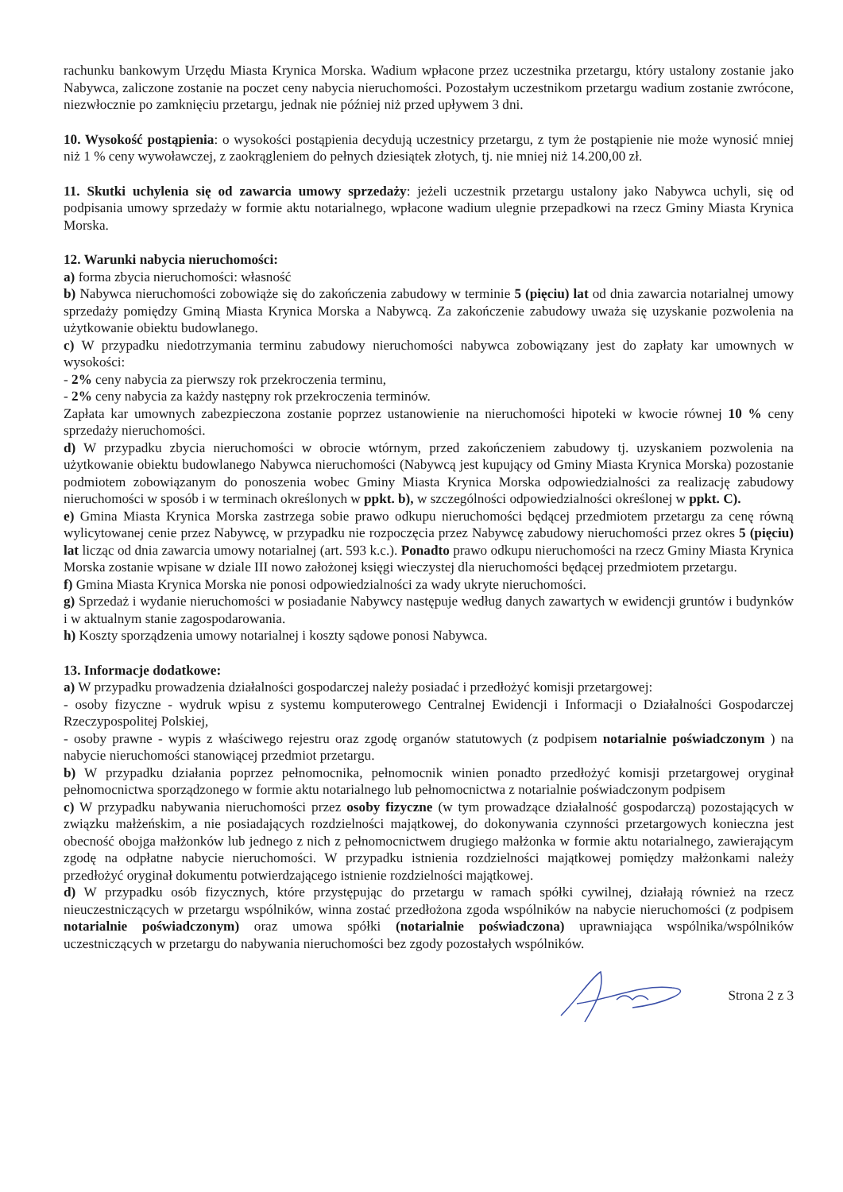rachunku bankowym Urzędu Miasta Krynica Morska. Wadium wpłacone przez uczestnika przetargu, który ustalony zostanie jako Nabywca, zaliczone zostanie na poczet ceny nabycia nieruchomości. Pozostałym uczestnikom przetargu wadium zostanie zwrócone, niezwłocznie po zamknięciu przetargu, jednak nie później niż przed upływem 3 dni.
10. Wysokość postąpienia: o wysokości postąpienia decydują uczestnicy przetargu, z tym że postąpienie nie może wynosić mniej niż 1 % ceny wywoławczej, z zaokrągleniem do pełnych dziesiątek złotych, tj. nie mniej niż 14.200,00 zł.
11. Skutki uchylenia się od zawarcia umowy sprzedaży: jeżeli uczestnik przetargu ustalony jako Nabywca uchyli, się od podpisania umowy sprzedaży w formie aktu notarialnego, wpłacone wadium ulegnie przepadkowi na rzecz Gminy Miasta Krynica Morska.
12. Warunki nabycia nieruchomości:
a) forma zbycia nieruchomości: własność
b) Nabywca nieruchomości zobowiąże się do zakończenia zabudowy w terminie 5 (pięciu) lat od dnia zawarcia notarialnej umowy sprzedaży pomiędzy Gminą Miasta Krynica Morska a Nabywcą. Za zakończenie zabudowy uważa się uzyskanie pozwolenia na użytkowanie obiektu budowlanego.
c) W przypadku niedotrzymania terminu zabudowy nieruchomości nabywca zobowiązany jest do zapłaty kar umownych w wysokości:
- 2% ceny nabycia za pierwszy rok przekroczenia terminu,
- 2% ceny nabycia za każdy następny rok przekroczenia terminów.
Zapłata kar umownych zabezpieczona zostanie poprzez ustanowienie na nieruchomości hipoteki w kwocie równej 10 % ceny sprzedaży nieruchomości.
d) W przypadku zbycia nieruchomości w obrocie wtórnym, przed zakończeniem zabudowy tj. uzyskaniem pozwolenia na użytkowanie obiektu budowlanego Nabywca nieruchomości (Nabywcą jest kupujący od Gminy Miasta Krynica Morska) pozostanie podmiotem zobowiązanym do ponoszenia wobec Gminy Miasta Krynica Morska odpowiedzialności za realizację zabudowy nieruchomości w sposób i w terminach określonych w ppkt. b), w szczególności odpowiedzialności określonej w ppkt. C).
e) Gmina Miasta Krynica Morska zastrzega sobie prawo odkupu nieruchomości będącej przedmiotem przetargu za cenę równą wylicytowanej cenie przez Nabywcę, w przypadku nie rozpoczęcia przez Nabywcę zabudowy nieruchomości przez okres 5 (pięciu) lat licząc od dnia zawarcia umowy notarialnej (art. 593 k.c.). Ponadto prawo odkupu nieruchomości na rzecz Gminy Miasta Krynica Morska zostanie wpisane w dziale III nowo założonej księgi wieczystej dla nieruchomości będącej przedmiotem przetargu.
f) Gmina Miasta Krynica Morska nie ponosi odpowiedzialności za wady ukryte nieruchomości.
g) Sprzedaż i wydanie nieruchomości w posiadanie Nabywcy następuje według danych zawartych w ewidencji gruntów i budynków i w aktualnym stanie zagospodarowania.
h) Koszty sporządzenia umowy notarialnej i koszty sądowe ponosi Nabywca.
13. Informacje dodatkowe:
a) W przypadku prowadzenia działalności gospodarczej należy posiadać i przedłożyć komisji przetargowej:
- osoby fizyczne - wydruk wpisu z systemu komputerowego Centralnej Ewidencji i Informacji o Działalności Gospodarczej Rzeczypospolitej Polskiej,
- osoby prawne - wypis z właściwego rejestru oraz zgodę organów statutowych (z podpisem notarialnie poświadczonym ) na nabycie nieruchomości stanowiącej przedmiot przetargu.
b) W przypadku działania poprzez pełnomocnika, pełnomocnik winien ponadto przedłożyć komisji przetargowej oryginał pełnomocnictwa sporządzonego w formie aktu notarialnego lub pełnomocnictwa z notarialnie poświadczonym podpisem
c) W przypadku nabywania nieruchomości przez osoby fizyczne (w tym prowadzące działalność gospodarczą) pozostających w związku małżeńskim, a nie posiadających rozdzielności majątkowej, do dokonywania czynności przetargowych konieczna jest obecność obojga małżonków lub jednego z nich z pełnomocnictwem drugiego małżonka w formie aktu notarialnego, zawierającym zgodę na odpłatne nabycie nieruchomości. W przypadku istnienia rozdzielności majątkowej pomiędzy małżonkami należy przedłożyć oryginał dokumentu potwierdzającego istnienie rozdzielności majątkowej.
d) W przypadku osób fizycznych, które przystępując do przetargu w ramach spółki cywilnej, działają również na rzecz nieuczestniczących w przetargu wspólników, winna zostać przedłożona zgoda wspólników na nabycie nieruchomości (z podpisem notarialnie poświadczonym) oraz umowa spółki (notarialnie poświadczona) uprawniająca wspólnika/wspólników uczestniczących w przetargu do nabywania nieruchomości bez zgody pozostałych wspólników.
Strona 2 z 3